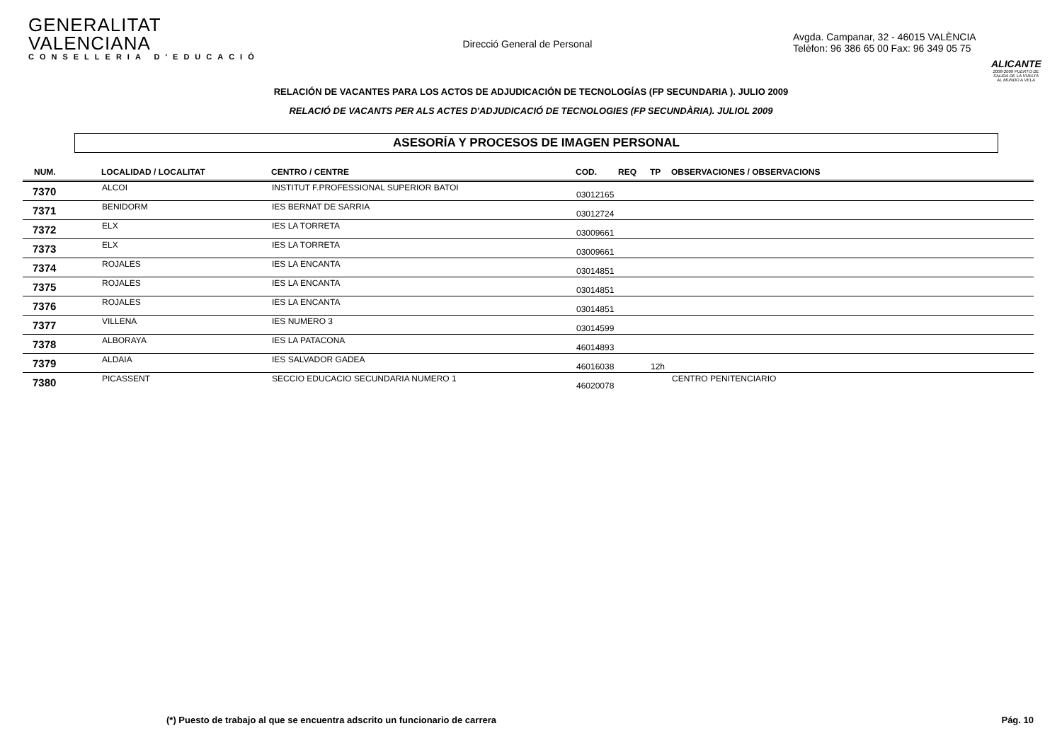GENERALITAT VALENCIANA
CONSELLERIA D'EDUCACIÓ
Direcció General de Personal
Avgda. Campanar, 32 - 46015 VALÈNCIA
Telèfon: 96 386 65 00 Fax: 96 349 05 75
ALICANTE
2008-2009 PUERTO DE SALIDA DE LA VUELTA AL MUNDO A VELA
RELACIÓN DE VACANTES PARA LOS ACTOS DE ADJUDICACIÓN DE TECNOLOGÍAS (FP SECUNDARIA ). JULIO 2009
RELACIÓ DE VACANTS PER ALS ACTES D'ADJUDICACIÓ DE TECNOLOGIES (FP SECUNDÀRIA). JULIOL 2009
ASESORÍA Y PROCESOS DE IMAGEN PERSONAL
| NUM. | LOCALIDAD / LOCALITAT | CENTRO / CENTRE | COD. | REQ | TP | OBSERVACIONES / OBSERVACIONS |
| --- | --- | --- | --- | --- | --- | --- |
| 7370 | ALCOI | INSTITUT F.PROFESSIONAL SUPERIOR BATOI | 03012165 | | | |
| 7371 | BENIDORM | IES BERNAT DE SARRIA | 03012724 | | | |
| 7372 | ELX | IES LA TORRETA | 03009661 | | | |
| 7373 | ELX | IES LA TORRETA | 03009661 | | | |
| 7374 | ROJALES | IES LA ENCANTA | 03014851 | | | |
| 7375 | ROJALES | IES LA ENCANTA | 03014851 | | | |
| 7376 | ROJALES | IES LA ENCANTA | 03014851 | | | |
| 7377 | VILLENA | IES NUMERO 3 | 03014599 | | | |
| 7378 | ALBORAYA | IES LA PATACONA | 46014893 | | | |
| 7379 | ALDAIA | IES SALVADOR GADEA | 46016038 | | 12h | |
| 7380 | PICASSENT | SECCIO EDUCACIO SECUNDARIA NUMERO 1 | 46020078 | | | CENTRO PENITENCIARIO |
(*) Puesto de trabajo al que se encuentra adscrito un funcionario de carrera Pág. 10